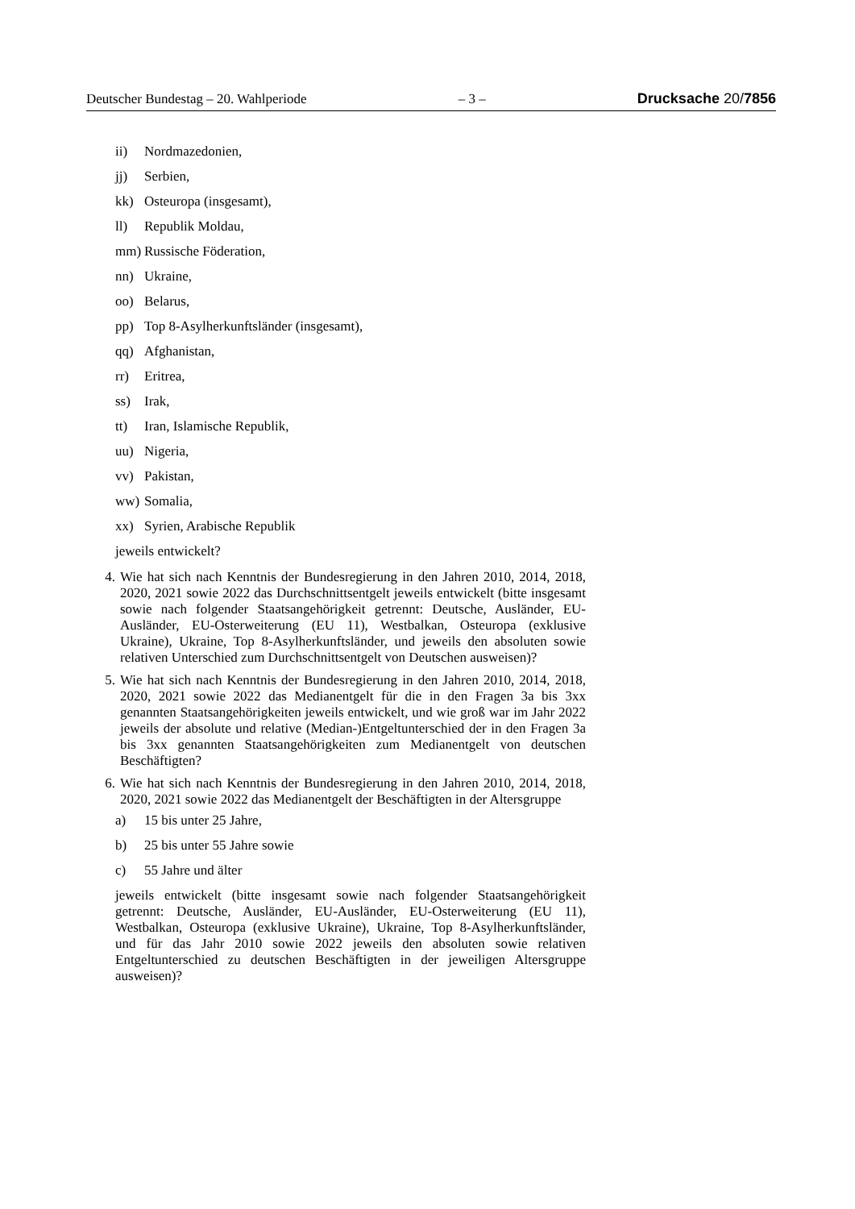Deutscher Bundestag – 20. Wahlperiode – 3 – Drucksache 20/7856
ii) Nordmazedonien,
jj) Serbien,
kk) Osteuropa (insgesamt),
ll) Republik Moldau,
mm) Russische Föderation,
nn) Ukraine,
oo) Belarus,
pp) Top 8-Asylherkunftsländer (insgesamt),
qq) Afghanistan,
rr) Eritrea,
ss) Irak,
tt) Iran, Islamische Republik,
uu) Nigeria,
vv) Pakistan,
ww) Somalia,
xx) Syrien, Arabische Republik
jeweils entwickelt?
4. Wie hat sich nach Kenntnis der Bundesregierung in den Jahren 2010, 2014, 2018, 2020, 2021 sowie 2022 das Durchschnittsentgelt jeweils entwickelt (bitte insgesamt sowie nach folgender Staatsangehörigkeit getrennt: Deutsche, Ausländer, EU-Ausländer, EU-Osterweiterung (EU 11), Westbalkan, Osteuropa (exklusive Ukraine), Ukraine, Top 8-Asylherkunftsländer, und jeweils den absoluten sowie relativen Unterschied zum Durchschnittsentgelt von Deutschen ausweisen)?
5. Wie hat sich nach Kenntnis der Bundesregierung in den Jahren 2010, 2014, 2018, 2020, 2021 sowie 2022 das Medianentgelt für die in den Fragen 3a bis 3xx genannten Staatsangehörigkeiten jeweils entwickelt, und wie groß war im Jahr 2022 jeweils der absolute und relative (Median-)Entgeltunterschied der in den Fragen 3a bis 3xx genannten Staatsangehörigkeiten zum Medianentgelt von deutschen Beschäftigten?
6. Wie hat sich nach Kenntnis der Bundesregierung in den Jahren 2010, 2014, 2018, 2020, 2021 sowie 2022 das Medianentgelt der Beschäftigten in der Altersgruppe
a) 15 bis unter 25 Jahre,
b) 25 bis unter 55 Jahre sowie
c) 55 Jahre und älter
jeweils entwickelt (bitte insgesamt sowie nach folgender Staatsangehörigkeit getrennt: Deutsche, Ausländer, EU-Ausländer, EU-Osterweiterung (EU 11), Westbalkan, Osteuropa (exklusive Ukraine), Ukraine, Top 8-Asylherkunftsländer, und für das Jahr 2010 sowie 2022 jeweils den absoluten sowie relativen Entgeltunterschied zu deutschen Beschäftigten in der jeweiligen Altersgruppe ausweisen)?